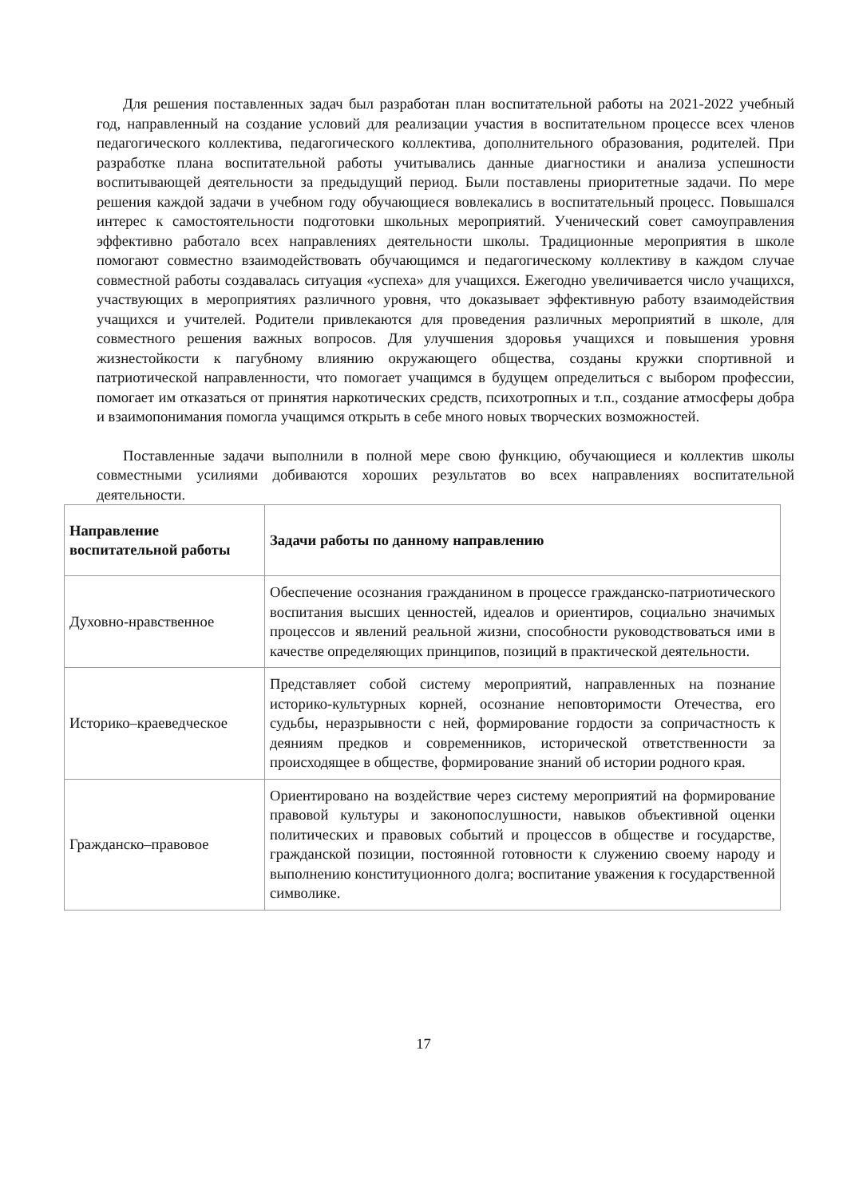Для решения поставленных задач был разработан план воспитательной работы на 2021-2022 учебный год, направленный на создание условий для реализации участия в воспитательном процессе всех членов педагогического коллектива, педагогического коллектива, дополнительного образования, родителей. При разработке плана воспитательной работы учитывались данные диагностики и анализа успешности воспитывающей деятельности за предыдущий период. Были поставлены приоритетные задачи. По мере решения каждой задачи в учебном году обучающиеся вовлекались в воспитательный процесс. Повышался интерес к самостоятельности подготовки школьных мероприятий. Ученический совет самоуправления эффективно работало всех направлениях деятельности школы. Традиционные мероприятия в школе помогают совместно взаимодействовать обучающимся и педагогическому коллективу в каждом случае совместной работы создавалась ситуация «успеха» для учащихся. Ежегодно увеличивается число учащихся, участвующих в мероприятиях различного уровня, что доказывает эффективную работу взаимодействия учащихся и учителей. Родители привлекаются для проведения различных мероприятий в школе, для совместного решения важных вопросов. Для улучшения здоровья учащихся и повышения уровня жизнестойкости к пагубному влиянию окружающего общества, созданы кружки спортивной и патриотической направленности, что помогает учащимся в будущем определиться с выбором профессии, помогает им отказаться от принятия наркотических средств, психотропных и т.п., создание атмосферы добра и взаимопонимания помогла учащимся открыть в себе много новых творческих возможностей.
Поставленные задачи выполнили в полной мере свою функцию, обучающиеся и коллектив школы совместными усилиями добиваются хороших результатов во всех направлениях воспитательной деятельности.
| Направление воспитательной работы | Задачи работы по данному направлению |
| --- | --- |
| Духовно-нравственное | Обеспечение осознания гражданином в процессе гражданско-патриотического воспитания высших ценностей, идеалов и ориентиров, социально значимых процессов и явлений реальной жизни, способности руководствоваться ими в качестве определяющих принципов, позиций в практической деятельности. |
| Историко–краеведческое | Представляет собой систему мероприятий, направленных на познание историко-культурных корней, осознание неповторимости Отечества, его судьбы, неразрывности с ней, формирование гордости за сопричастность к деяниям предков и современников, исторической ответственности за происходящее в обществе, формирование знаний об истории родного края. |
| Гражданско–правовое | Ориентировано на воздействие через систему мероприятий на формирование правовой культуры и законопослушности, навыков объективной оценки политических и правовых событий и процессов в обществе и государстве, гражданской позиции, постоянной готовности к служению своему народу и выполнению конституционного долга; воспитание уважения к государственной символике. |
17